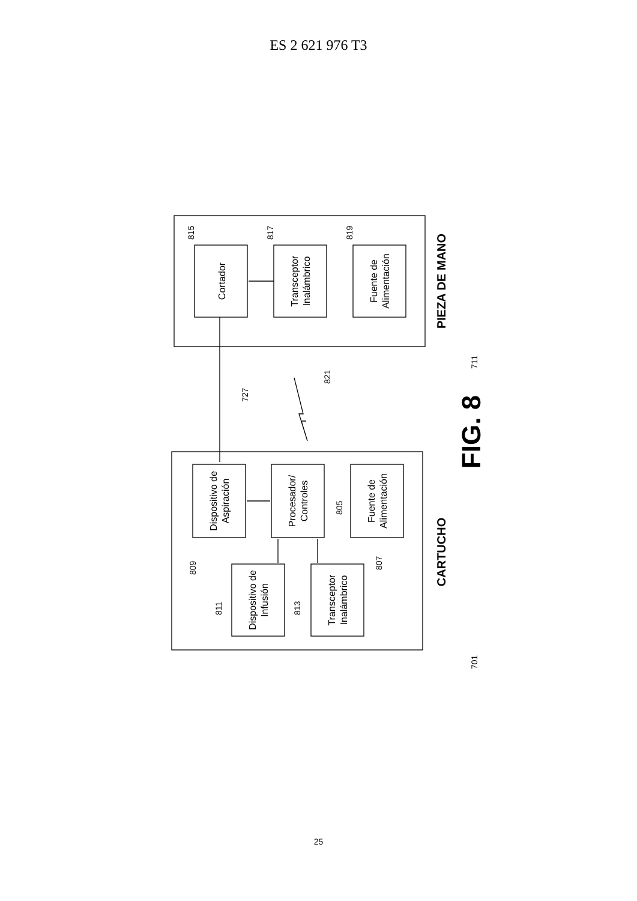ES 2 621 976 T3
Cortador
Transceptor
Inalámbrico
Fuente de
Alimentación
Dispositivo de
Aspiración
Procesador/
Controles
Fuente de
Alimentación
Dispositivo de
Infusión
Transceptor
Inalámbrico
PIEZA DE MANO
CARTUCHO
FIG. 8
815
817
819
727
821
711
805
809
807
811
813
701
25